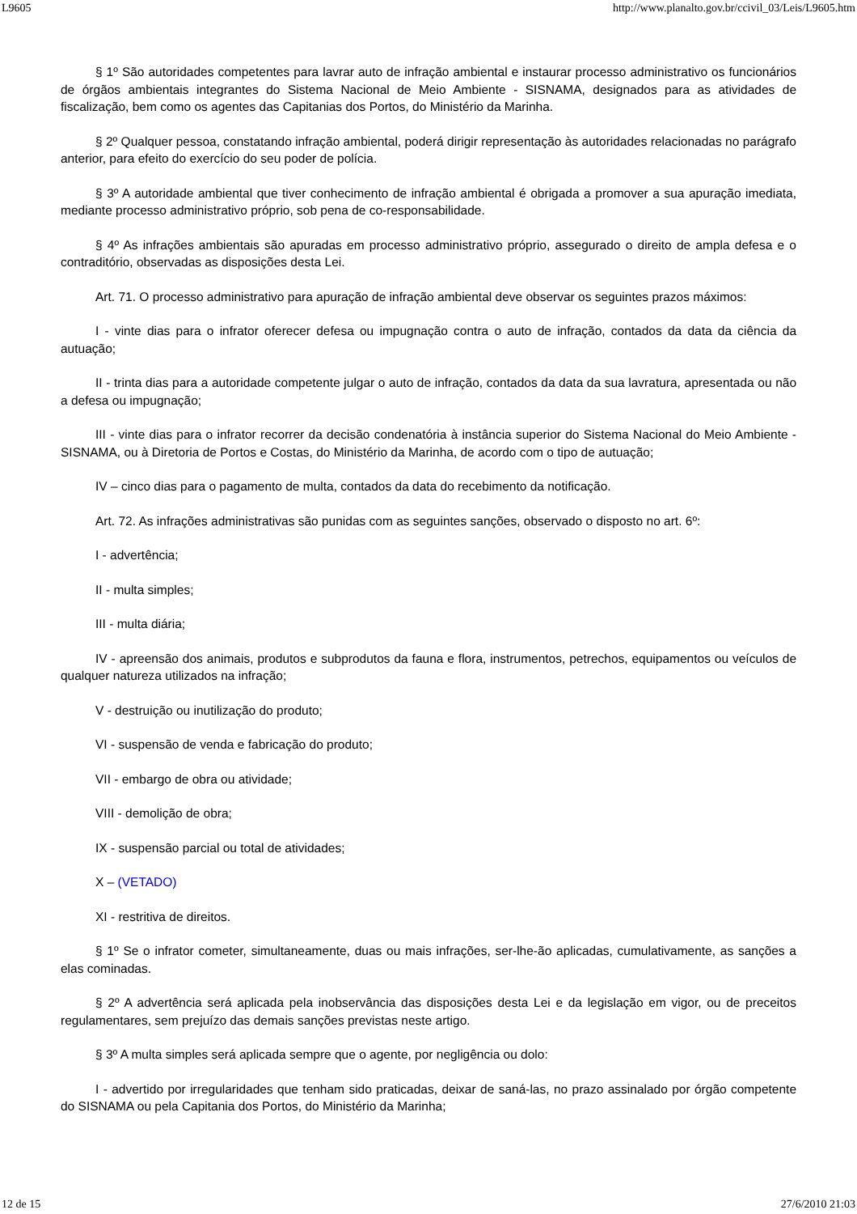L9605 http://www.planalto.gov.br/ccivil_03/Leis/L9605.htm
§ 1º São autoridades competentes para lavrar auto de infração ambiental e instaurar processo administrativo os funcionários de órgãos ambientais integrantes do Sistema Nacional de Meio Ambiente - SISNAMA, designados para as atividades de fiscalização, bem como os agentes das Capitanias dos Portos, do Ministério da Marinha.
§ 2º Qualquer pessoa, constatando infração ambiental, poderá dirigir representação às autoridades relacionadas no parágrafo anterior, para efeito do exercício do seu poder de polícia.
§ 3º A autoridade ambiental que tiver conhecimento de infração ambiental é obrigada a promover a sua apuração imediata, mediante processo administrativo próprio, sob pena de co-responsabilidade.
§ 4º As infrações ambientais são apuradas em processo administrativo próprio, assegurado o direito de ampla defesa e o contraditório, observadas as disposições desta Lei.
Art. 71. O processo administrativo para apuração de infração ambiental deve observar os seguintes prazos máximos:
I - vinte dias para o infrator oferecer defesa ou impugnação contra o auto de infração, contados da data da ciência da autuação;
II - trinta dias para a autoridade competente julgar o auto de infração, contados da data da sua lavratura, apresentada ou não a defesa ou impugnação;
III - vinte dias para o infrator recorrer da decisão condenatória à instância superior do Sistema Nacional do Meio Ambiente - SISNAMA, ou à Diretoria de Portos e Costas, do Ministério da Marinha, de acordo com o tipo de autuação;
IV – cinco dias para o pagamento de multa, contados da data do recebimento da notificação.
Art. 72. As infrações administrativas são punidas com as seguintes sanções, observado o disposto no art. 6º:
I - advertência;
II - multa simples;
III - multa diária;
IV - apreensão dos animais, produtos e subprodutos da fauna e flora, instrumentos, petrechos, equipamentos ou veículos de qualquer natureza utilizados na infração;
V - destruição ou inutilização do produto;
VI - suspensão de venda e fabricação do produto;
VII - embargo de obra ou atividade;
VIII - demolição de obra;
IX - suspensão parcial ou total de atividades;
X – (VETADO)
XI - restritiva de direitos.
§ 1º Se o infrator cometer, simultaneamente, duas ou mais infrações, ser-lhe-ão aplicadas, cumulativamente, as sanções a elas cominadas.
§ 2º A advertência será aplicada pela inobservância das disposições desta Lei e da legislação em vigor, ou de preceitos regulamentares, sem prejuízo das demais sanções previstas neste artigo.
§ 3º A multa simples será aplicada sempre que o agente, por negligência ou dolo:
I - advertido por irregularidades que tenham sido praticadas, deixar de saná-las, no prazo assinalado por órgão competente do SISNAMA ou pela Capitania dos Portos, do Ministério da Marinha;
12 de 15 27/6/2010 21:03